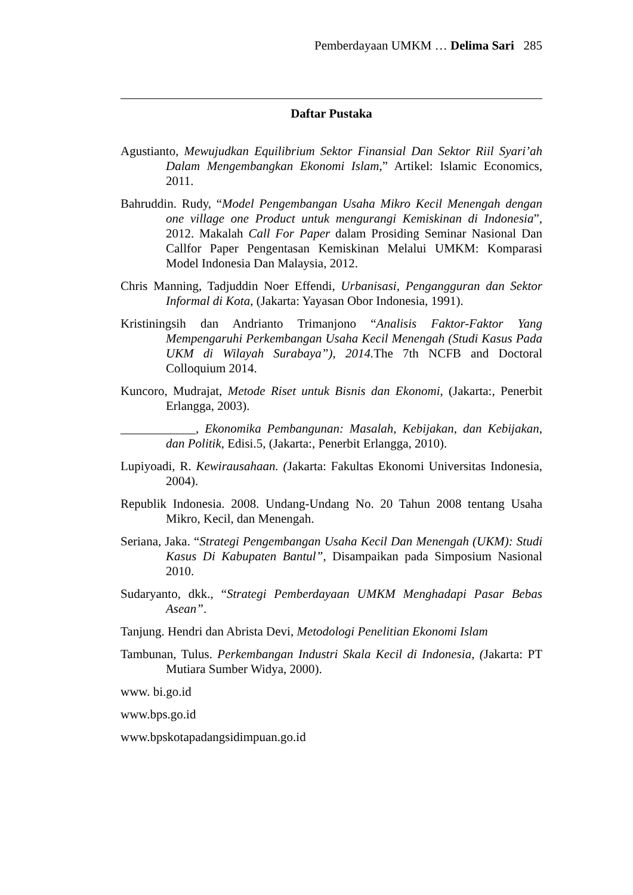Pemberdayaan UMKM … Delima Sari 285
Daftar Pustaka
Agustianto, Mewujudkan Equilibrium Sektor Finansial Dan Sektor Riil Syari’ah Dalam Mengembangkan Ekonomi Islam,” Artikel: Islamic Economics, 2011.
Bahruddin. Rudy, “Model Pengembangan Usaha Mikro Kecil Menengah dengan one village one Product untuk mengurangi Kemiskinan di Indonesia”, 2012. Makalah Call For Paper dalam Prosiding Seminar Nasional Dan Callfor Paper Pengentasan Kemiskinan Melalui UMKM: Komparasi Model Indonesia Dan Malaysia, 2012.
Chris Manning, Tadjuddin Noer Effendi, Urbanisasi, Pengangguran dan Sektor Informal di Kota, (Jakarta: Yayasan Obor Indonesia, 1991).
Kristiningsih dan Andrianto Trimanjono “Analisis Faktor-Faktor Yang Mempengaruhi Perkembangan Usaha Kecil Menengah (Studi Kasus Pada UKM di Wilayah Surabaya”), 2014. The 7th NCFB and Doctoral Colloquium 2014.
Kuncoro, Mudrajat, Metode Riset untuk Bisnis dan Ekonomi, (Jakarta:, Penerbit Erlangga, 2003).
____________, Ekonomika Pembangunan: Masalah, Kebijakan, dan Kebijakan, dan Politik, Edisi.5, (Jakarta:, Penerbit Erlangga, 2010).
Lupiyoadi, R. Kewirausahaan. (Jakarta: Fakultas Ekonomi Universitas Indonesia, 2004).
Republik Indonesia. 2008. Undang-Undang No. 20 Tahun 2008 tentang Usaha Mikro, Kecil, dan Menengah.
Seriana, Jaka. “Strategi Pengembangan Usaha Kecil Dan Menengah (UKM): Studi Kasus Di Kabupaten Bantul”, Disampaikan pada Simposium Nasional 2010.
Sudaryanto, dkk., “Strategi Pemberdayaan UMKM Menghadapi Pasar Bebas Asean”.
Tanjung. Hendri dan Abrista Devi, Metodologi Penelitian Ekonomi Islam
Tambunan, Tulus. Perkembangan Industri Skala Kecil di Indonesia, (Jakarta: PT Mutiara Sumber Widya, 2000).
www. bi.go.id
www.bps.go.id
www.bpskotapadangsidimpuan.go.id